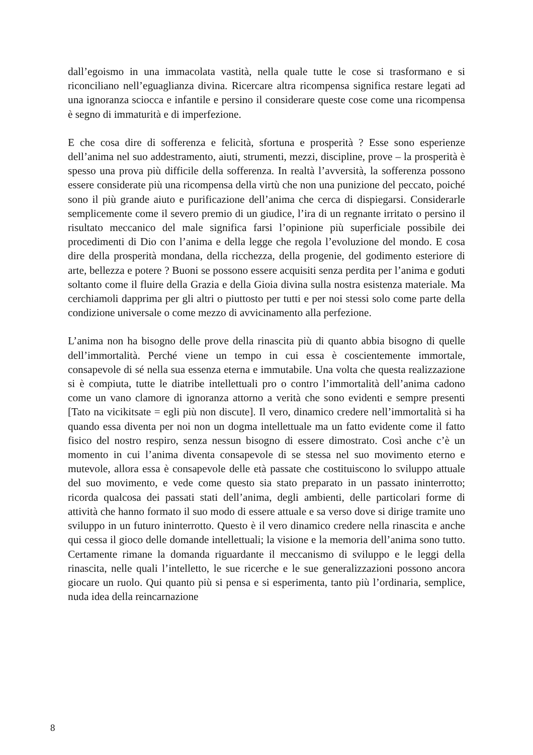dall’egoismo in una immacolata vastità, nella quale tutte le cose si trasformano e si riconciliano nell’eguaglianza divina. Ricercare altra ricompensa significa restare legati ad una ignoranza sciocca e infantile e persino il considerare queste cose come una ricompensa è segno di immaturità e di imperfezione.
E che cosa dire di sofferenza e felicità, sfortuna e prosperità ? Esse sono esperienze dell’anima nel suo addestramento, aiuti, strumenti, mezzi, discipline, prove – la prosperità è spesso una prova più difficile della sofferenza. In realtà l’avversità, la sofferenza possono essere considerate più una ricompensa della virtù che non una punizione del peccato, poiché sono il più grande aiuto e purificazione dell’anima che cerca di dispiegarsi. Considerarle semplicemente come il severo premio di un giudice, l’ira di un regnante irritato o persino il risultato meccanico del male significa farsi l’opinione più superficiale possibile dei procedimenti di Dio con l’anima e della legge che regola l’evoluzione del mondo. E cosa dire della prosperità mondana, della ricchezza, della progenie, del godimento esteriore di arte, bellezza e potere ? Buoni se possono essere acquisiti senza perdita per l’anima e goduti soltanto come il fluire della Grazia e della Gioia divina sulla nostra esistenza materiale. Ma cerchiamoli dapprima per gli altri o piuttosto per tutti e per noi stessi solo come parte della condizione universale o come mezzo di avvicinamento alla perfezione.
L’anima non ha bisogno delle prove della rinascita più di quanto abbia bisogno di quelle dell’immortalità. Perché viene un tempo in cui essa è coscientemente immortale, consapevole di sé nella sua essenza eterna e immutabile. Una volta che questa realizzazione si è compiuta, tutte le diatribe intellettuali pro o contro l’immortalità dell’anima cadono come un vano clamore di ignoranza attorno a verità che sono evidenti e sempre presenti [Tato na vicikitsate = egli più non discute]. Il vero, dinamico credere nell’immortalità si ha quando essa diventa per noi non un dogma intellettuale ma un fatto evidente come il fatto fisico del nostro respiro, senza nessun bisogno di essere dimostrato. Così anche c’è un momento in cui l’anima diventa consapevole di se stessa nel suo movimento eterno e mutevole, allora essa è consapevole delle età passate che costituiscono lo sviluppo attuale del suo movimento, e vede come questo sia stato preparato in un passato ininterrotto; ricorda qualcosa dei passati stati dell’anima, degli ambienti, delle particolari forme di attività che hanno formato il suo modo di essere attuale e sa verso dove si dirige tramite uno sviluppo in un futuro ininterrotto. Questo è il vero dinamico credere nella rinascita e anche qui cessa il gioco delle domande intellettuali; la visione e la memoria dell’anima sono tutto. Certamente rimane la domanda riguardante il meccanismo di sviluppo e le leggi della rinascita, nelle quali l’intelletto, le sue ricerche e le sue generalizzazioni possono ancora giocare un ruolo. Qui quanto più si pensa e si esperimenta, tanto più l’ordinaria, semplice, nuda idea della reincarnazione
8